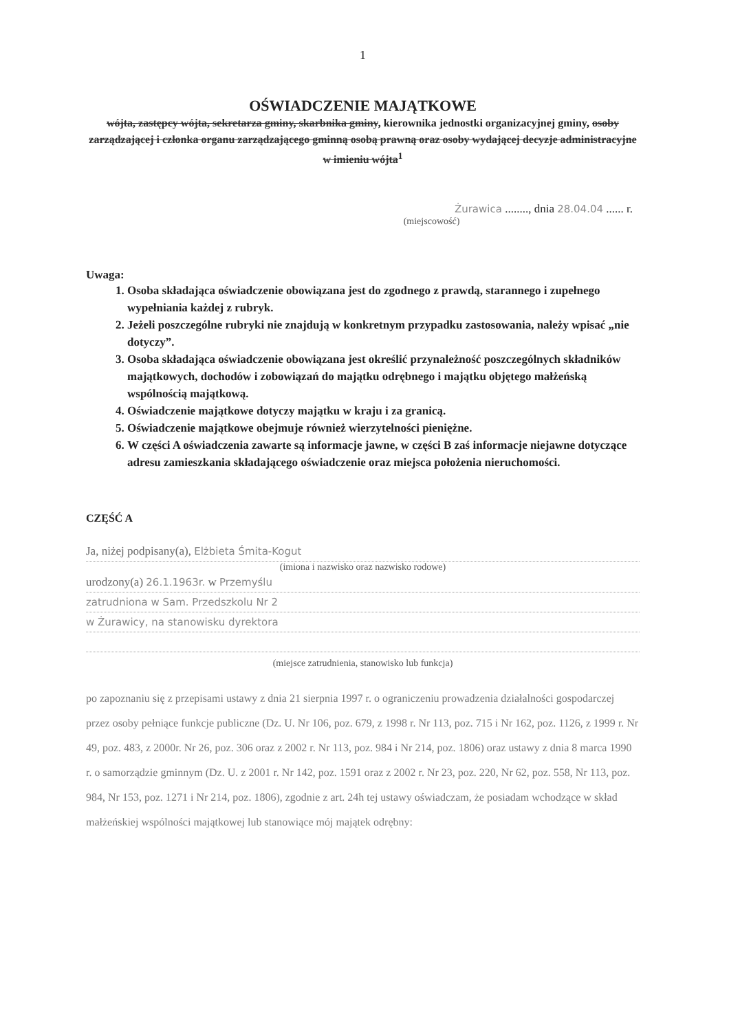1
OŚWIADCZENIE MAJĄTKOWE
wójta, zastępcy wójta, sekretarza gminy, skarbnika gminy, kierownika jednostki organizacyjnej gminy, osoby zarządzającej i członka organu zarządzającego gminną osobą prawną oraz osoby wydającej decyzje administracyjne w imieniu wójta<sup>1</sup>
Żurawica ........, dnia 28.04.04 ...... r.
(miejscowość)
Uwaga:
1. Osoba składająca oświadczenie obowiązana jest do zgodnego z prawdą, starannego i zupełnego wypełniania każdej z rubryk.
2. Jeżeli poszczególne rubryki nie znajdują w konkretnym przypadku zastosowania, należy wpisać „nie dotyczy”.
3. Osoba składająca oświadczenie obowiązana jest określić przynależność poszczególnych składników majątkowych, dochodów i zobowiązań do majątku odrębnego i majątku objętego małżeńską wspólnością majątkową.
4. Oświadczenie majątkowe dotyczy majątku w kraju i za granicą.
5. Oświadczenie majątkowe obejmuje również wierzytelności pieniężne.
6. W części A oświadczenia zawarte są informacje jawne, w części B zaś informacje niejawne dotyczące adresu zamieszkania składającego oświadczenie oraz miejsca położenia nieruchomości.
CZĘŚĆ A
Ja, niżej podpisany(a), Elżbieta Śmita-Kogut
(imiona i nazwisko oraz nazwisko rodowe)
urodzony(a) 26.1.1963r. w Przemyślu
zatrudniona w Sam. Przedszkolu Nr 2
w Żurawicy, na stanowisku dyrektora
(miejsce zatrudnienia, stanowisko lub funkcja)
po zapoznaniu się z przepisami ustawy z dnia 21 sierpnia 1997 r. o ograniczeniu prowadzenia działalności gospodarczej przez osoby pełniące funkcje publiczne (Dz. U. Nr 106, poz. 679, z 1998 r. Nr 113, poz. 715 i Nr 162, poz. 1126, z 1999 r. Nr 49, poz. 483, z 2000r. Nr 26, poz. 306 oraz z 2002 r. Nr 113, poz. 984 i Nr 214, poz. 1806) oraz ustawy z dnia 8 marca 1990 r. o samorządzie gminnym (Dz. U. z 2001 r. Nr 142, poz. 1591 oraz z 2002 r. Nr 23, poz. 220, Nr 62, poz. 558, Nr 113, poz. 984, Nr 153, poz. 1271 i Nr 214, poz. 1806), zgodnie z art. 24h tej ustawy oświadczam, że posiadam wchodzące w skład małżeńskiej wspólności majątkowej lub stanowiące mój majątek odrębny: